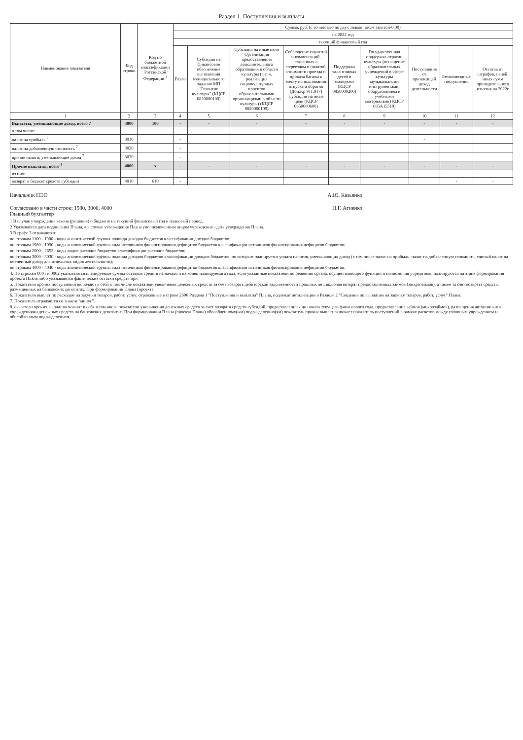Раздел 1. Поступления и выплаты
| Наименование показателя | Код строки | Код по бюджетной классификации Российской Федерации <sup>3</sup> | Сумма, руб. (с точностью до двух знаков после запятой-0,00) | | | | | | | | |
| --- | --- | --- | --- | --- | --- | --- | --- | --- | --- | --- | --- |
| | | | на 2022 год | | | | | | | | |
| | | | текущий финансовый год | | | | | | | | |
| | | | Всего | Субсидия на финансовое обеспечение выполнения муниципального задания МП "Развитие культуры" (КЦСР 0820000100) | Субсидия на иные цели Организация предоставления дополнительного образования в области культуры (в т. ч. реализация социокультурных проектов образовательными организациями в области культуры) (КЦСР 0820000109) | Соблюдение гарантий и компенсаций, связанных с переездом и оплатой стоимости проезда и провоза багажа к месту использования отпуска и обратно (Доп.Кр 911,917) Субсидии на иные цели (КЦСР 0850000600) | Поддержка талантливых детей и молодежи (КЦСР 0850000200) | Государственная поддержка отрасли культуры (оснащение образовательных учреждений в сфере культуры музыкальными инструментами, оборудованием и учебными материалами) КЦСР 085А15519) | Поступления от приносящей доход деятельности | Безвозмездные поступления | Остаток от штрафов, пеней, иных сумм принудительного изъятия на 2022г |
| 1 | 2 | 3 | 4 | 5 | 6 | 7 | 8 | 9 | 10 | 11 | 12 |
| Выплаты, уменьшающие доход, всего 7 | 3000 | 100 | - | - | - | - | - | - | - | - | - |
| в том числе: | | | | | | | | | | | |
| налог на прибыль <sup>7</sup> | 3010 | | - | | | | | | - | | |
| налог на добавленную стоимость <sup>7</sup> | 3020 | | - | | | | | | | | |
| прочие налоги, уменьшающие доход <sup>7</sup> | 3030 | | - | | | | | | | | |
| Прочие выплаты, всего <sup>8</sup> | 4000 | x | - | - | - | - | - | - | - | - | - |
| из них: | | | | | | | | | | | |
| возврат в бюджет средств субсидии | 4010 | 610 | - | | | | | | | - | - |
Начальник ПЭО А.Ю. Казьянко
Согласовано в части строк: 1980, 3000, 4000
Главный бухгалтер Н.Г. Агиенко
1 В случае утверждения закона (решения) о бюджете на текущий финансовый год и плановый период.
2 Указывается дата подписания Плана, а в случае утверждения Плана уполномоченным лицом учреждения - дата утверждения Плана.
3 В графе 3 отражаются:
по строкам 1100 - 1900 - коды аналитической группы подвида доходов бюджетов классификации доходов бюджетов;
по строкам 1980 - 1990 - коды аналитической группы вида источников финансирования дефицитов бюджетов классификации источников финансирования дефицитов бюджетов;
по строкам 2000 - 2652 - коды видов расходов бюджетов классификации расходов бюджетов;
по строкам 3000 - 3030 - коды аналитической группы подвида доходов бюджетов классификации доходов бюджетов, по которым планируется уплата налогов, уменьшающих доход (в том числе налог на прибыль, налог на добавленную стоимость, единый налог на вмененный доход для отдельных видов деятельности);
по строкам 4000 - 4040 - коды аналитической группы вида источников финансирования дефицитов бюджетов классификации источников финансирования дефицитов бюджетов.
4. По строкам 0001 и 0002 указываются планируемые суммы остатков средств на начало и на конец планируемого года, если указанные показатели по решению органа, осуществляющего функции и полномочия учредителя, планируются на этапе формирования проекта Плана либо указываются фактические остатки средств при
5. Показатели прочих поступлений включают в себя в том числе показатели увеличения денежных средств за счет возврата дебиторской задолженности прошлых лет, включая возврат предоставленных займов (микрозаймов), а также за счет возврата средств, размещенных на банковских депозитах. При формировании Плана (проекта
6. Показатели выплат по расходам на закупки товаров, работ, услуг, отраженные в строке 2600 Раздела 1 "Поступления и выплаты" Плана, подлежат детализации в Разделе 2 "Сведения по выплатам на закупку товаров, работ, услуг" Плана.
7. Показатель отражается со знаком "минус".
8. оказатели прочих выплат включают в себя в том числе показатели уменьшения денежных средств за счет возврата средств субсидий, предоставленных до начала текущего финансового года, предоставления займов (микрозаймов), размещения автономными учреждениями денежных средств на банковских депозитах. При формировании Плана (проекта Плана) обособленному(ым) подразделению(ям) показатель прочих выплат включает показатель поступлений в рамках расчетов между головным учреждением и обособленным подразделением.